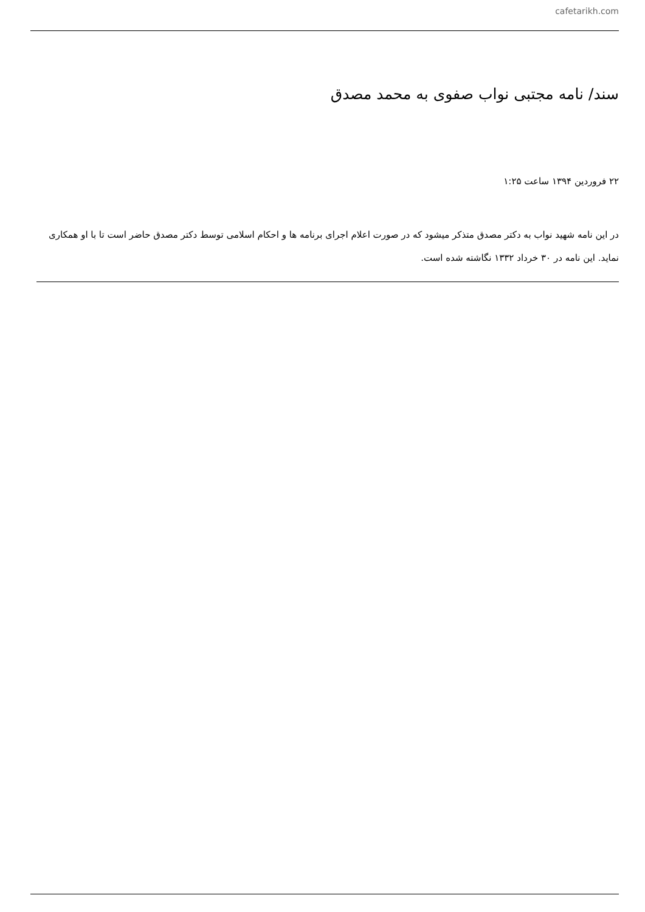cafetarikh.com
سند/ نامه مجتبی نواب صفوی به محمد مصدق
۲۲ فروردین ۱۳۹۴ ساعت ۱:۲۵
در این نامه شهید نواب به دکتر مصدق متذکر میشود که در صورت اعلام اجرای برنامه ها و احکام اسلامی توسط دکتر مصدق حاضر است تا با او همکاری نماید. این نامه در ۳۰ خرداد ۱۳۳۲ نگاشته شده است.